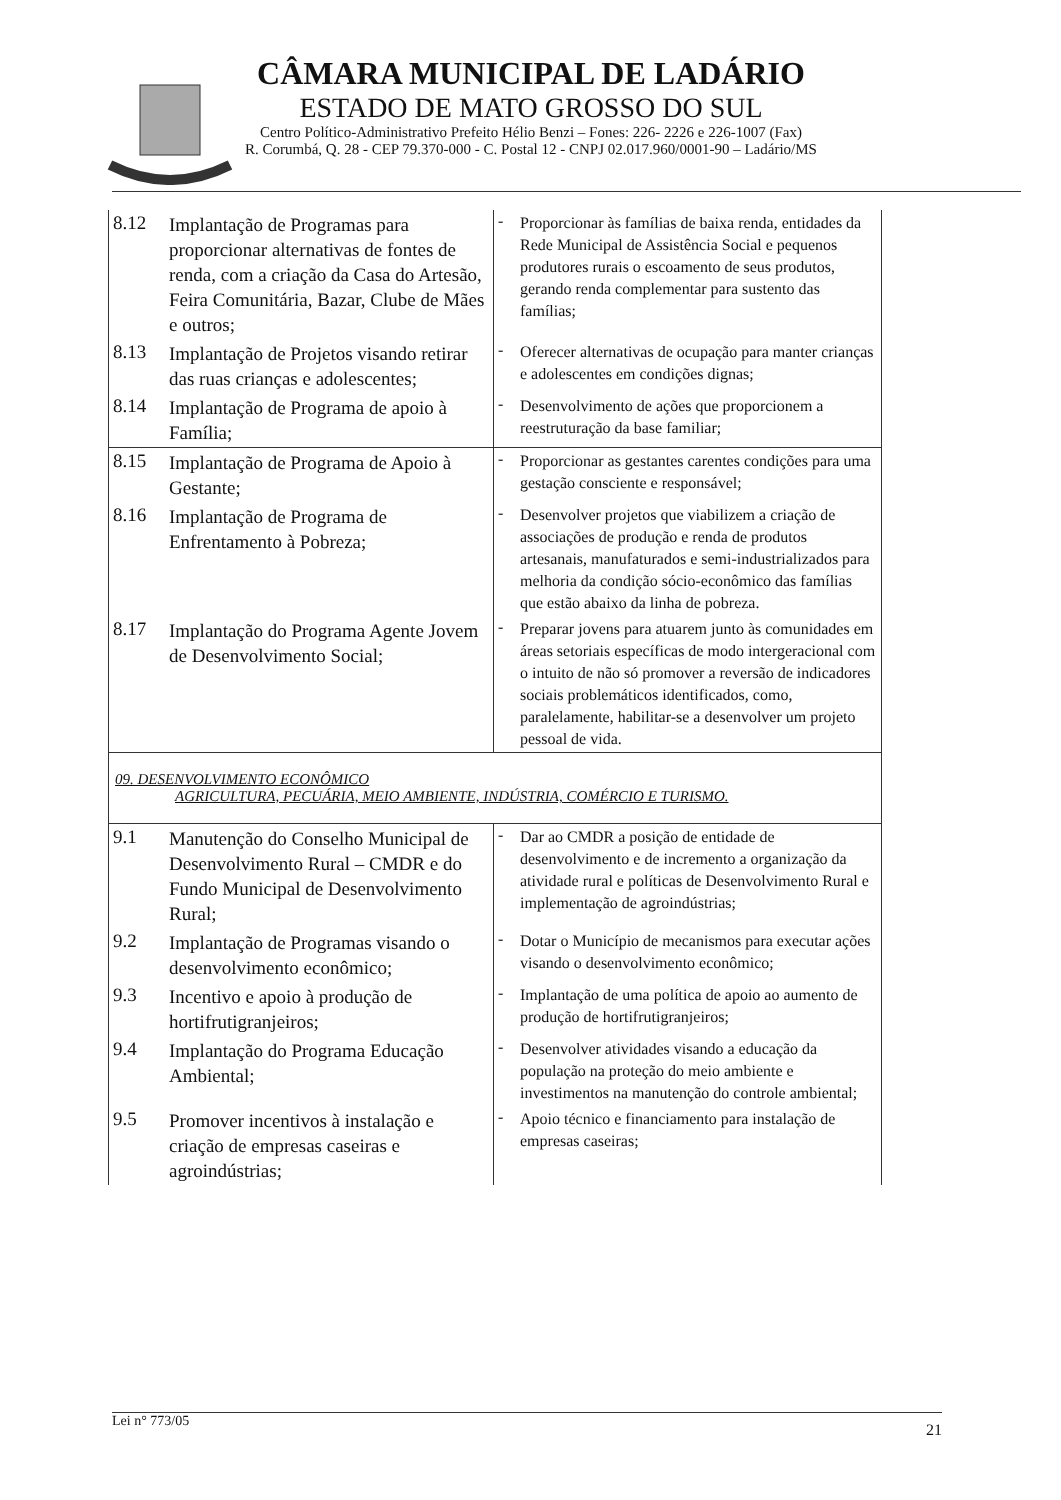CÂMARA MUNICIPAL DE LADÁRIO
ESTADO DE MATO GROSSO DO SUL
Centro Político-Administrativo Prefeito Hélio Benzi – Fones: 226- 2226 e 226-1007 (Fax)
R. Corumbá, Q. 28 - CEP 79.370-000 - C. Postal 12 - CNPJ 02.017.960/0001-90 – Ladário/MS
| 8.12 | Implantação de Programas para proporcionar alternativas de fontes de renda, com a criação da Casa do Artesão, Feira Comunitária, Bazar, Clube de Mães e outros; | - | Proporcionar às famílias de baixa renda, entidades da Rede Municipal de Assistência Social e pequenos produtores rurais o escoamento de seus produtos, gerando renda complementar para sustento das famílias; |
| 8.13 | Implantação de Projetos visando retirar das ruas crianças e adolescentes; | - | Oferecer alternativas de ocupação para manter crianças e adolescentes em condições dignas; |
| 8.14 | Implantação de Programa de apoio à Família; | - | Desenvolvimento de ações que proporcionem a reestruturação da base familiar; |
| 8.15 | Implantação de Programa de Apoio à Gestante; | - | Proporcionar as gestantes carentes condições para uma gestação consciente e responsável; |
| 8.16 | Implantação de Programa de Enfrentamento à Pobreza; | - | Desenvolver projetos que viabilizem a criação de associações de produção e renda de produtos artesanais, manufaturados e semi-industrializados para melhoria da condição sócio-econômico das famílias que estão abaixo da linha de pobreza. |
| 8.17 | Implantação do Programa Agente Jovem de Desenvolvimento Social; | - | Preparar jovens para atuarem junto às comunidades em áreas setoriais específicas de modo intergeracional com o intuito de não só promover a reversão de indicadores sociais problemáticos identificados, como, paralelamente, habilitar-se a desenvolver um projeto pessoal de vida. |
| 09. DESENVOLVIMENTO ECONÔMICO AGRICULTURA, PECUÁRIA, MEIO AMBIENTE, INDÚSTRIA, COMÉRCIO E TURISMO. | | | |
| 9.1 | Manutenção do Conselho Municipal de Desenvolvimento Rural – CMDR e do Fundo Municipal de Desenvolvimento Rural; | - | Dar ao CMDR a posição de entidade de desenvolvimento e de incremento a organização da atividade rural e políticas de Desenvolvimento Rural e implementação de agroindústrias; |
| 9.2 | Implantação de Programas visando o desenvolvimento econômico; | - | Dotar o Município de mecanismos para executar ações visando o desenvolvimento econômico; |
| 9.3 | Incentivo e apoio à produção de hortifrutigranjeiros; | - | Implantação de uma política de apoio ao aumento de produção de hortifrutigranjeiros; |
| 9.4 | Implantação do Programa Educação Ambiental; | - | Desenvolver atividades visando a educação da população na proteção do meio ambiente e investimentos na manutenção do controle ambiental; |
| 9.5 | Promover incentivos à instalação e criação de empresas caseiras e agroindústrias; | - | Apoio técnico e financiamento para instalação de empresas caseiras; |
Lei n° 773/05 21